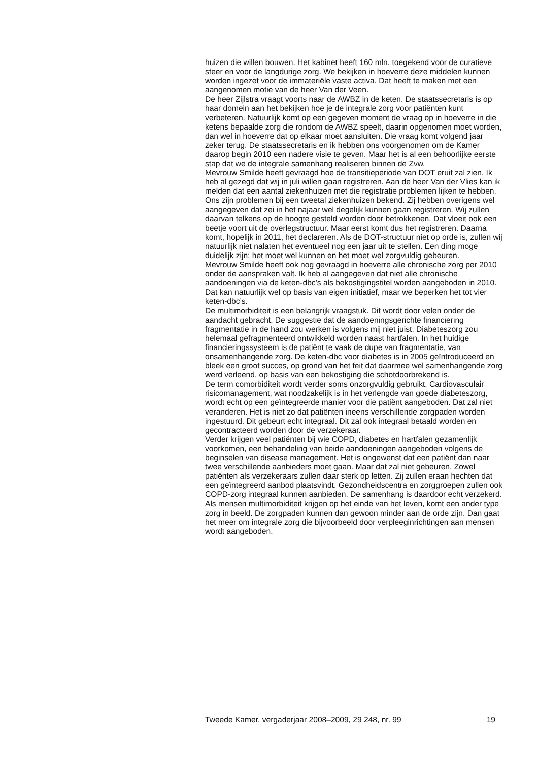huizen die willen bouwen. Het kabinet heeft 160 mln. toegekend voor de curatieve sfeer en voor de langdurige zorg. We bekijken in hoeverre deze middelen kunnen worden ingezet voor de immateriële vaste activa. Dat heeft te maken met een aangenomen motie van de heer Van der Veen.
De heer Zijlstra vraagt voorts naar de AWBZ in de keten. De staatssecretaris is op haar domein aan het bekijken hoe je de integrale zorg voor patiënten kunt verbeteren. Natuurlijk komt op een gegeven moment de vraag op in hoeverre in die ketens bepaalde zorg die rondom de AWBZ speelt, daarin opgenomen moet worden, dan wel in hoeverre dat op elkaar moet aansluiten. Die vraag komt volgend jaar zeker terug. De staatssecretaris en ik hebben ons voorgenomen om de Kamer daarop begin 2010 een nadere visie te geven. Maar het is al een behoorlijke eerste stap dat we de integrale samenhang realiseren binnen de Zvw.
Mevrouw Smilde heeft gevraagd hoe de transitieperiode van DOT eruit zal zien. Ik heb al gezegd dat wij in juli willen gaan registreren. Aan de heer Van der Vlies kan ik melden dat een aantal ziekenhuizen met die registratie problemen lijken te hebben. Ons zijn problemen bij een tweetal ziekenhuizen bekend. Zij hebben overigens wel aangegeven dat zei in het najaar wel degelijk kunnen gaan registreren. Wij zullen daarvan telkens op de hoogte gesteld worden door betrokkenen. Dat vloeit ook een beetje voort uit de overlegstructuur. Maar eerst komt dus het registreren. Daarna komt, hopelijk in 2011, het declareren. Als de DOT-structuur niet op orde is, zullen wij natuurlijk niet nalaten het eventueel nog een jaar uit te stellen. Een ding moge duidelijk zijn: het moet wel kunnen en het moet wel zorgvuldig gebeuren.
Mevrouw Smilde heeft ook nog gevraagd in hoeverre alle chronische zorg per 2010 onder de aanspraken valt. Ik heb al aangegeven dat niet alle chronische aandoeningen via de keten-dbc’s als bekostigingstitel worden aangeboden in 2010. Dat kan natuurlijk wel op basis van eigen initiatief, maar we beperken het tot vier keten-dbc’s.
De multimorbiditeit is een belangrijk vraagstuk. Dit wordt door velen onder de aandacht gebracht. De suggestie dat de aandoeningsgerichte financiering fragmentatie in de hand zou werken is volgens mij niet juist. Diabeteszorg zou helemaal gefragmenteerd ontwikkeld worden naast hartfalen. In het huidige financieringssysteem is de patiënt te vaak de dupe van fragmentatie, van onsamenhangende zorg. De keten-dbc voor diabetes is in 2005 geïntroduceerd en bleek een groot succes, op grond van het feit dat daarmee wel samenhangende zorg werd verleend, op basis van een bekostiging die schotdoorbrekend is.
De term comorbiditeit wordt verder soms onzorgvuldig gebruikt. Cardiovasculair risicomanagement, wat noodzakelijk is in het verlengde van goede diabeteszorg, wordt echt op een geïntegreerde manier voor die patiënt aangeboden. Dat zal niet veranderen. Het is niet zo dat patiënten ineens verschillende zorgpaden worden ingestuurd. Dit gebeurt echt integraal. Dit zal ook integraal betaald worden en gecontracteerd worden door de verzekeraar.
Verder krijgen veel patiënten bij wie COPD, diabetes en hartfalen gezamenlijk voorkomen, een behandeling van beide aandoeningen aangeboden volgens de beginselen van disease management. Het is ongewenst dat een patiënt dan naar twee verschillende aanbieders moet gaan. Maar dat zal niet gebeuren. Zowel patiënten als verzekeraars zullen daar sterk op letten. Zij zullen eraan hechten dat een geïntegreerd aanbod plaatsvindt. Gezondheidscentra en zorggroepen zullen ook COPD-zorg integraal kunnen aanbieden. De samenhang is daardoor echt verzekerd. Als mensen multimorbiditeit krijgen op het einde van het leven, komt een ander type zorg in beeld. De zorgpaden kunnen dan gewoon minder aan de orde zijn. Dan gaat het meer om integrale zorg die bijvoorbeeld door verpleeginrichtingen aan mensen wordt aangeboden.
Tweede Kamer, vergaderjaar 2008–2009, 29 248, nr. 99 19